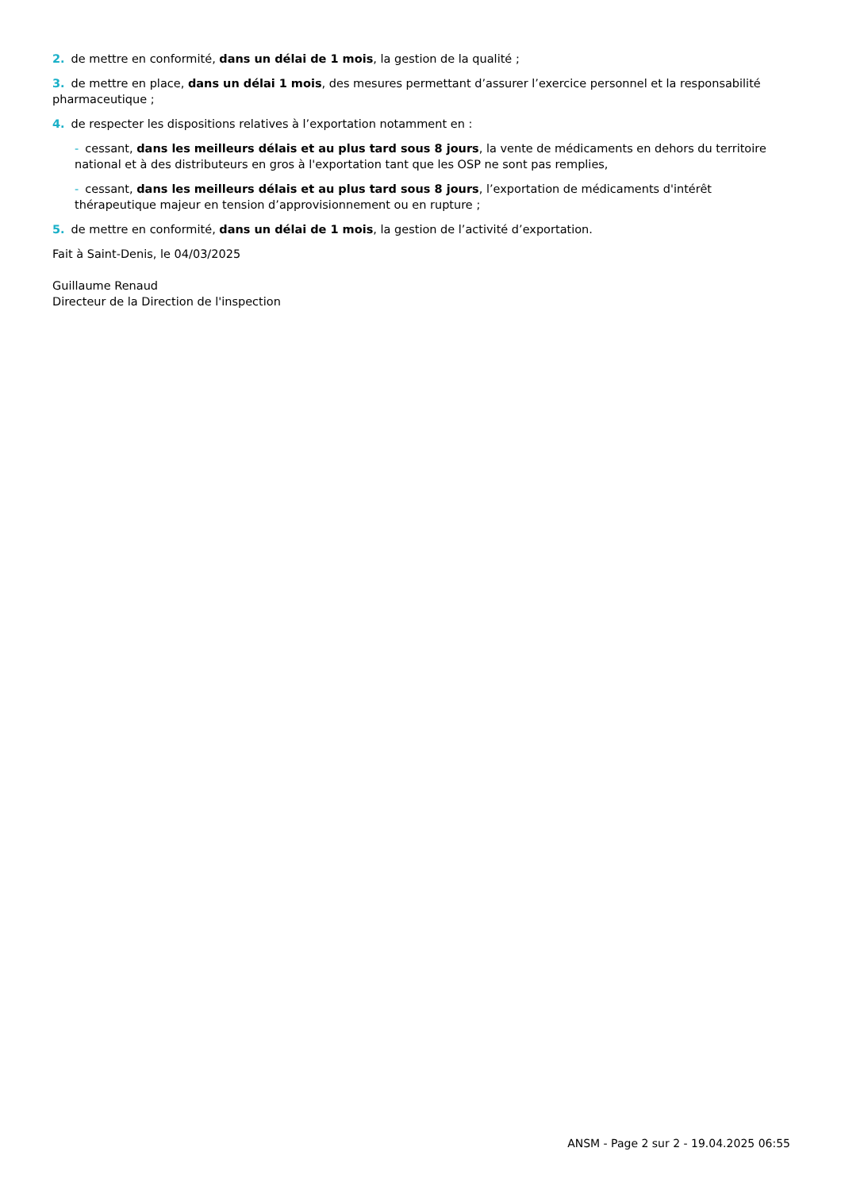2. de mettre en conformité, dans un délai de 1 mois, la gestion de la qualité ;
3. de mettre en place, dans un délai 1 mois, des mesures permettant d’assurer l’exercice personnel et la responsabilité pharmaceutique ;
4. de respecter les dispositions relatives à l’exportation notamment en :
- cessant, dans les meilleurs délais et au plus tard sous 8 jours, la vente de médicaments en dehors du territoire national et à des distributeurs en gros à l'exportation tant que les OSP ne sont pas remplies,
- cessant, dans les meilleurs délais et au plus tard sous 8 jours, l’exportation de médicaments d'intérêt thérapeutique majeur en tension d’approvisionnement ou en rupture ;
5. de mettre en conformité, dans un délai de 1 mois, la gestion de l’activité d’exportation.
Fait à Saint-Denis, le 04/03/2025
Guillaume Renaud
Directeur de la Direction de l'inspection
ANSM - Page 2 sur 2 - 19.04.2025 06:55